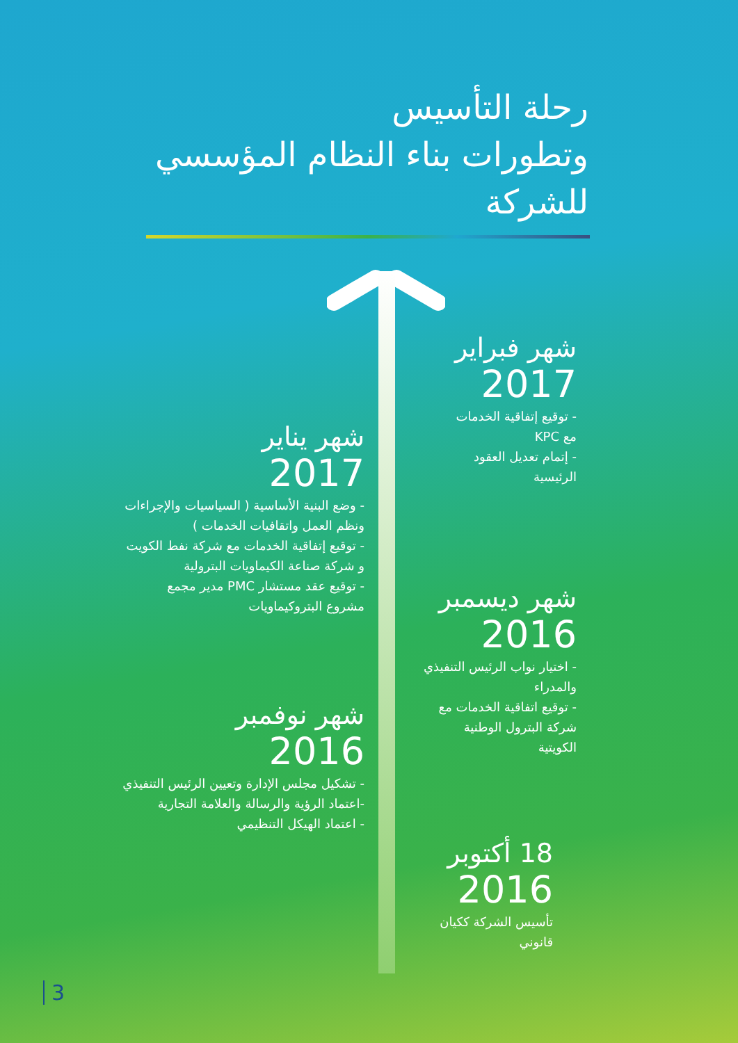رحلة التأسيس
وتطورات بناء النظام المؤسسي
للشركة
شهر فبراير
2017
- توقيع إتفاقية الخدمات
مع KPC
- إتمام تعديل العقود
الرئيسية
شهر يناير
2017
- وضع البنية الأساسية ( السياسيات والإجراءات
ونظم العمل واتقافيات الخدمات )
- توقيع إتفاقية الخدمات مع شركة نفط الكويت
و شركة صناعة الكيماويات البترولية
- توقيع عقد مستشار PMC مدير مجمع
مشروع البتروكيماويات
شهر ديسمبر
2016
- اختيار نواب الرئيس التنفيذي
والمدراء
- توقيع اتفاقية الخدمات مع
شركة البترول الوطنية
الكويتية
شهر نوفمبر
2016
- تشكيل مجلس الإدارة وتعيين الرئيس التنفيذي
-اعتماد الرؤية والرسالة والعلامة التجارية
- اعتماد الهيكل التنظيمي
18 أكتوبر
2016
تأسيس الشركة ككيان
قانوني
3